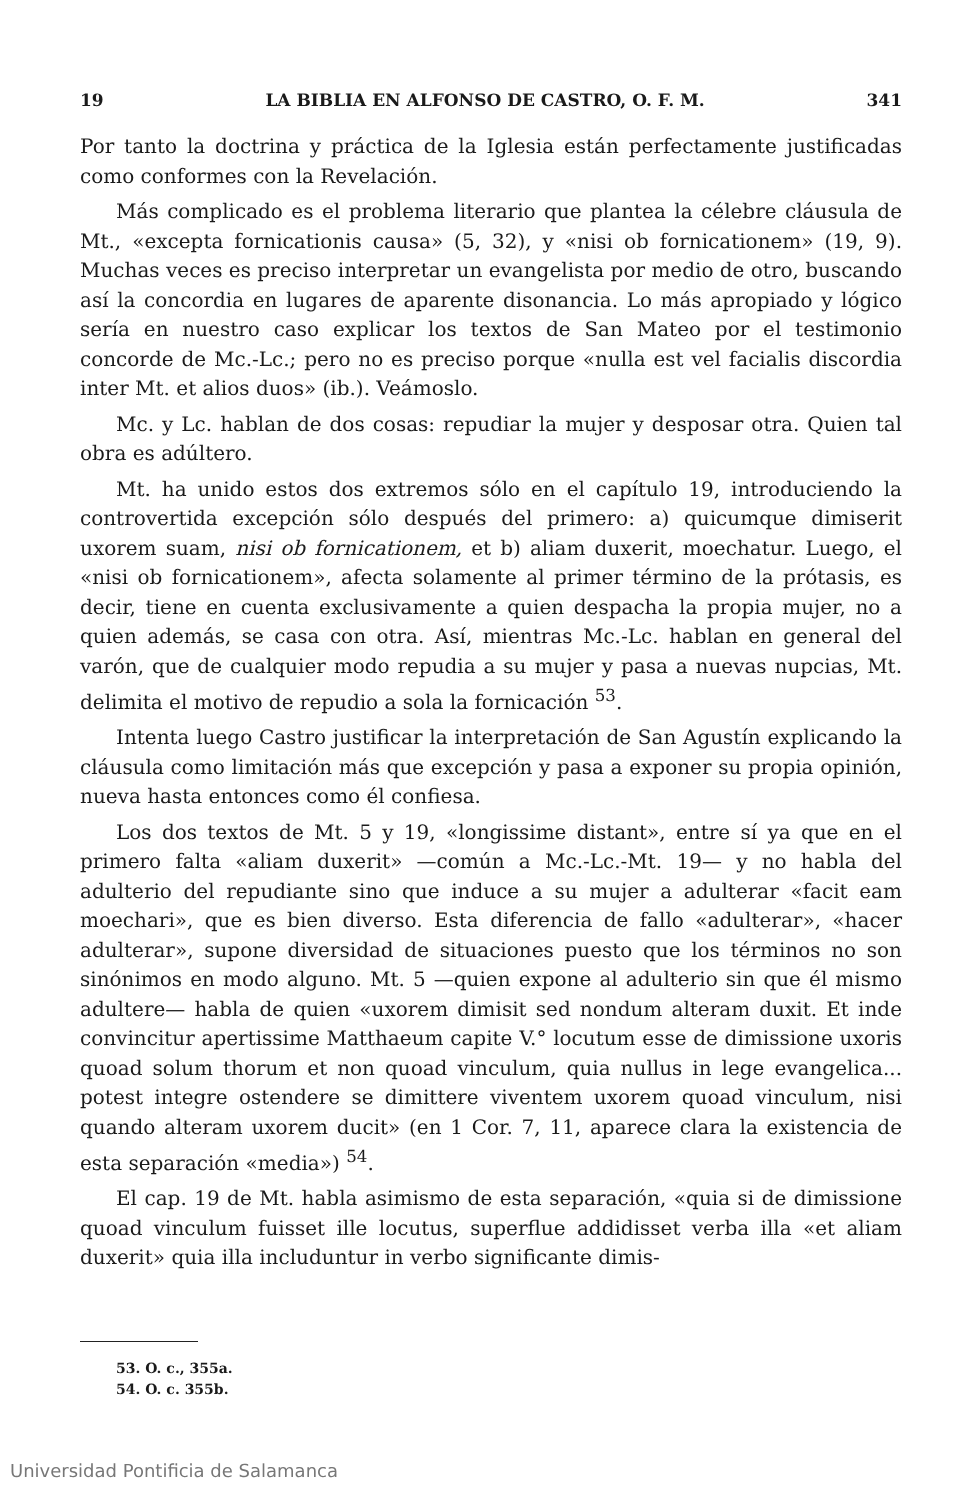19 LA BIBLIA EN ALFONSO DE CASTRO, O. F. M. 341
Por tanto la doctrina y práctica de la Iglesia están perfectamente justificadas como conformes con la Revelación.
Más complicado es el problema literario que plantea la célebre cláusula de Mt., «excepta fornicationis causa» (5, 32), y «nisi ob fornicationem» (19, 9). Muchas veces es preciso interpretar un evangelista por medio de otro, buscando así la concordia en lugares de aparente disonancia. Lo más apropiado y lógico sería en nuestro caso explicar los textos de San Mateo por el testimonio concorde de Mc.-Lc.; pero no es preciso porque «nulla est vel facialis discordia inter Mt. et alios duos» (ib.). Veámoslo.
Mc. y Lc. hablan de dos cosas: repudiar la mujer y desposar otra. Quien tal obra es adúltero.
Mt. ha unido estos dos extremos sólo en el capítulo 19, introduciendo la controvertida excepción sólo después del primero: a) quicumque dimiserit uxorem suam, nisi ob fornicationem, et b) aliam duxerit, moechatur. Luego, el «nisi ob fornicationem», afecta solamente al primer término de la prótasis, es decir, tiene en cuenta exclusivamente a quien despacha la propia mujer, no a quien además, se casa con otra. Así, mientras Mc.-Lc. hablan en general del varón, que de cualquier modo repudia a su mujer y pasa a nuevas nupcias, Mt. delimita el motivo de repudio a sola la fornicación <sup>53</sup>.
Intenta luego Castro justificar la interpretación de San Agustín explicando la cláusula como limitación más que excepción y pasa a exponer su propia opinión, nueva hasta entonces como él confiesa.
Los dos textos de Mt. 5 y 19, «longissime distant», entre sí ya que en el primero falta «aliam duxerit» —común a Mc.-Lc.-Mt. 19— y no habla del adulterio del repudiante sino que induce a su mujer a adulterar «facit eam moechari», que es bien diverso. Esta diferencia de fallo «adulterar», «hacer adulterar», supone diversidad de situaciones puesto que los términos no son sinónimos en modo alguno. Mt. 5 —quien expone al adulterio sin que él mismo adultere— habla de quien «uxorem dimisit sed nondum alteram duxit. Et inde convincitur apertissime Matthaeum capite V.° locutum esse de dimissione uxoris quoad solum thorum et non quoad vinculum, quia nullus in lege evangelica... potest integre ostendere se dimittere viventem uxorem quoad vinculum, nisi quando alteram uxorem ducit» (en 1 Cor. 7, 11, aparece clara la existencia de esta separación «media») <sup>54</sup>.
El cap. 19 de Mt. habla asimismo de esta separación, «quia si de dimissione quoad vinculum fuisset ille locutus, superflue addidisset verba illa «et aliam duxerit» quia illa includuntur in verbo significante dimis-
53. O. c., 355a.
54. O. c. 355b.
Universidad Pontificia de Salamanca